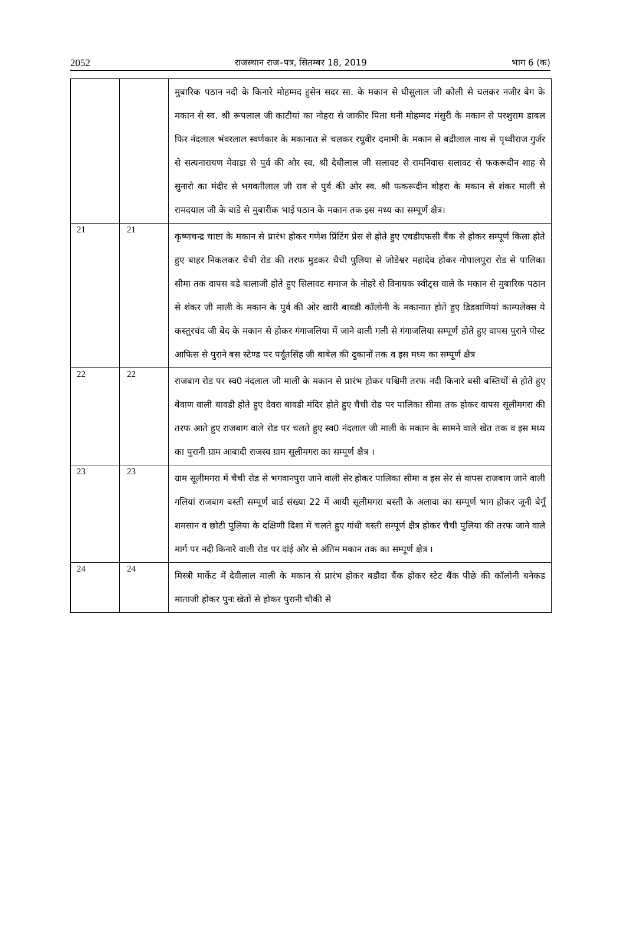2052 राजस्थान राज–पत्र, सितम्बर 18, 2019 भाग 6 (क)
| | | मुबारिक पठान नदी के किनारे मोहम्मद हुसेन सदर सा. के मकान से घीसुलाल जी कोली से चलकर नजीर बेग के मकान से स्व. श्री रूपलाल जी काटीयां का नोहरा से जाकीर पिता घनी मोहम्मद मंसुरी के मकान से परशुराम डाबल फिर नंदलाल भंवरलाल स्वर्णकार के मकानात से चलकर रघुवीर दमामी के मकान से बद्रीलाल नाथ से पृथ्वीराज गुर्जर से सत्यनारायण मेवाडा से पुर्व की ओर स्व. श्री देबीलाल जी सलावट से रामनिवास सलावट से फकरूदीन शाह से सुनारो का मंदीर से भगवतीलाल जी राव से पुर्व की ओर स्व. श्री फकरूदीन बोहरा के मकान से शंकर माली से रामदयाल जी के बाडे से मुबारीक भाई पठान के मकान तक इस मध्य का सम्पूर्ण क्षैत्र। |
| 21 | 21 | कृष्णचन्द्र चाष्टा के मकान से प्रारंभ होकर गणेश प्रिंटिंग प्रेस से होते हुए एचडीएफसी बैंक से होकर सम्पूर्ण किला होते हुए बाहर निकलकर चैची रोड की तरफ मुडकर चैची पुलिया से जोडेश्वर महादेव होकर गोपालपुरा रोड से पालिका सीमा तक वापस बडे बालाजी होते हुए सिलावट समाज के नोहरे से विनायक स्वीट्स वाले के मकान से मुबारिक पठान से शंकर जी माली के मकान के पुर्व की ओर खारी बावडी कॉलोनी के मकानात होते हुए डिडवाणियां काम्पलेक्स ये कस्तुरचंद जी बेद के मकान से होकर गंगाजलिया में जाने वाली गली से गंगाजलिया सम्पूर्ण होते हुए वापस पुराने पोस्ट आफिस से पुराने बस स्टेण्ड पर पर्वूतसिंह जी बाबेल की दुकानों तक व इस मध्य का सम्पूर्ण क्षैत्र |
| 22 | 22 | राजबाग रोड पर स्व0 नंदलाल जी माली के मकान से प्रारंभ होकर पश्चिमी तरफ नदी किनारे बसी बस्तियों से होते हुए बेवाण वाली बावडी होते हुए देवरा बावडी मंदिर होते हुए चैची रोड पर पालिका सीमा तक होकर वापस सूलीमगरा की तरफ आते हुए राजबाग वाले रोड पर चलते हुए स्व0 नंदलाल जी माली के मकान के सामने वाले खेत तक व इस मध्य का पुरानी ग्राम आबादी राजस्व ग्राम सूलीमगरा का सम्पूर्ण क्षैत्र । |
| 23 | 23 | ग्राम सूलीमगरा में चैची रोड से भगवानपुरा जाने वाली सेर होकर पालिका सीमा व इस सेर से वापस राजबाग जाने वाली गलियां राजबाग बस्ती सम्पूर्ण वार्ड संख्या 22 में आयी सूलीमगरा बस्ती के अलावा का सम्पूर्ण भाग होकर जूनी बेगूँ शमसान व छोटी पुलिया के दक्षिणी दिशा में चलते हुए गांधी बस्ती सम्पूर्ण क्षैत्र होकर चैची पुलिया की तरफ जाने वाले मार्ग पर नदी किनारे वाली रोड पर दांई ओर से अंतिम मकान तक का सम्पूर्ण क्षैत्र । |
| 24 | 24 | मिस्त्री मार्केट में देवीलाल माली के मकान से प्रारंभ होकर बडौदा बैंक होकर स्टेट बैंक पीछे की कॉलोनी बनेकड माताजी होकर पुनः खेतों से होकर पुरानी चौकी से |